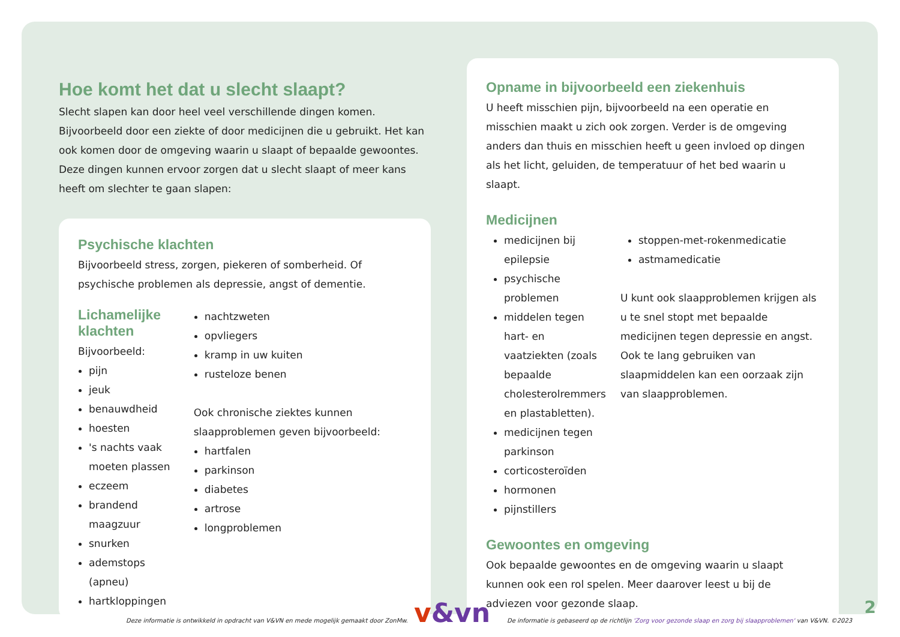Hoe komt het dat u slecht slaapt?
Slecht slapen kan door heel veel verschillende dingen komen. Bijvoorbeeld door een ziekte of door medicijnen die u gebruikt. Het kan ook komen door de omgeving waarin u slaapt of bepaalde gewoontes. Deze dingen kunnen ervoor zorgen dat u slecht slaapt of meer kans heeft om slechter te gaan slapen:
Psychische klachten
Bijvoorbeeld stress, zorgen, piekeren of somberheid. Of psychische problemen als depressie, angst of dementie.
Lichamelijke klachten
Bijvoorbeeld:
pijn
jeuk
benauwdheid
hoesten
's nachts vaak moeten plassen
eczeem
brandend maagzuur
snurken
ademstops (apneu)
hartkloppingen
nachtzweten
opvliegers
kramp in uw kuiten
rusteloze benen
Ook chronische ziektes kunnen slaapproblemen geven bijvoorbeeld:
hartfalen
parkinson
diabetes
artrose
longproblemen
Opname in bijvoorbeeld een ziekenhuis
U heeft misschien pijn, bijvoorbeeld na een operatie en misschien maakt u zich ook zorgen. Verder is de omgeving anders dan thuis en misschien heeft u geen invloed op dingen als het licht, geluiden, de temperatuur of het bed waarin u slaapt.
Medicijnen
medicijnen bij epilepsie
psychische problemen
middelen tegen hart- en vaatziekten (zoals bepaalde cholesterolremmers en plastabletten).
medicijnen tegen parkinson
corticosteroïden
hormonen
pijnstillers
stoppen-met-rokenmedicatie
astmamedicatie
U kunt ook slaapproblemen krijgen als u te snel stopt met bepaalde medicijnen tegen depressie en angst. Ook te lang gebruiken van slaapmiddelen kan een oorzaak zijn van slaapproblemen.
Gewoontes en omgeving
Ook bepaalde gewoontes en de omgeving waarin u slaapt kunnen ook een rol spelen. Meer daarover leest u bij de adviezen voor gezonde slaap.
v&vn 2
Deze informatie is ontwikkeld in opdracht van V&VN en mede mogelijk gemaakt door ZonMw. De informatie is gebaseerd op de richtlijn 'Zorg voor gezonde slaap en zorg bij slaapproblemen' van V&VN. ©2023